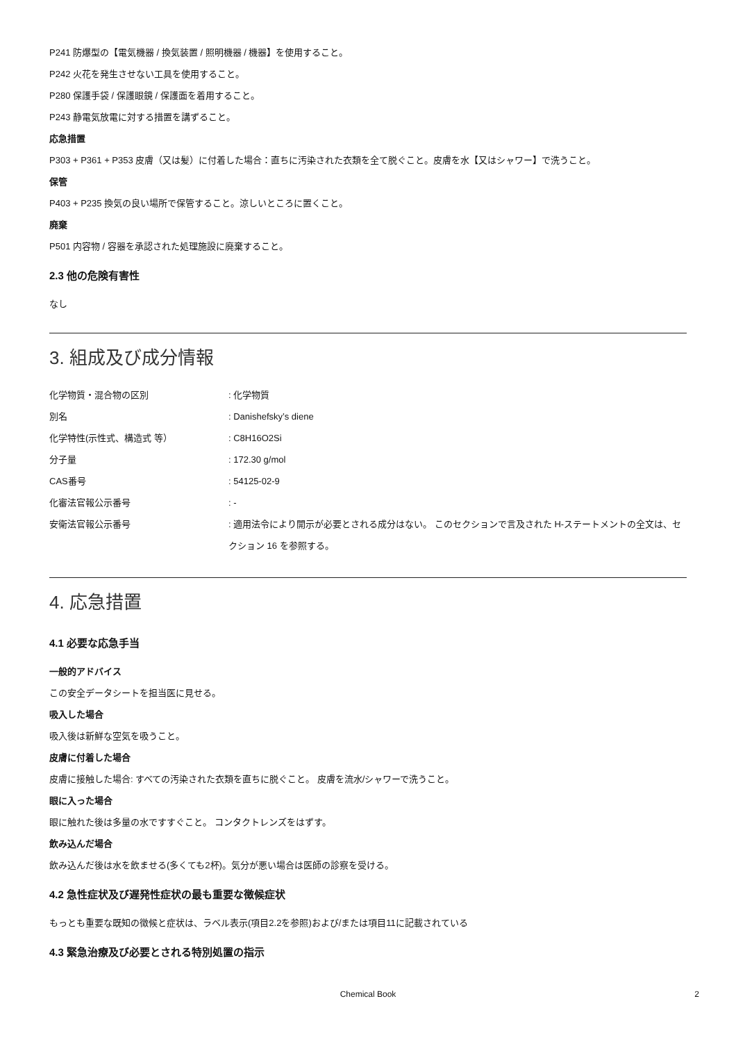P241 防爆型の【電気機器 / 換気装置 / 照明機器 / 機器】を使用すること。
P242 火花を発生させない工具を使用すること。
P280 保護手袋 / 保護眼鏡 / 保護面を着用すること。
P243 静電気放電に対する措置を講ずること。
応急措置
P303 + P361 + P353 皮膚（又は髪）に付着した場合：直ちに汚染された衣類を全て脱ぐこと。皮膚を水【又はシャワー】で洗うこと。
保管
P403 + P235 換気の良い場所で保管すること。涼しいところに置くこと。
廃棄
P501 内容物 / 容器を承認された処理施設に廃棄すること。
2.3 他の危険有害性
なし
3. 組成及び成分情報
| 化学物質・混合物の区別 | : 化学物質 |
| 別名 | : Danishefsky’s diene |
| 化学特性(示性式、構造式 等） | : C8H16O2Si |
| 分子量 | : 172.30 g/mol |
| CAS番号 | : 54125-02-9 |
| 化審法官報公示番号 | : - |
| 安衛法官報公示番号 | : 適用法令により開示が必要とされる成分はない。 このセクションで言及された H-ステートメントの全文は、セクション 16 を参照する。 |
4. 応急措置
4.1 必要な応急手当
一般的アドバイス
この安全データシートを担当医に見せる。
吸入した場合
吸入後は新鮮な空気を吸うこと。
皮膚に付着した場合
皮膚に接触した場合: すべての汚染された衣類を直ちに脱ぐこと。 皮膚を流水/シャワーで洗うこと。
眼に入った場合
眼に触れた後は多量の水ですすぐこと。 コンタクトレンズをはずす。
飲み込んだ場合
飲み込んだ後は水を飲ませる(多くても2杯)。気分が悪い場合は医師の診察を受ける。
4.2 急性症状及び遅発性症状の最も重要な徴候症状
もっとも重要な既知の徴候と症状は、ラベル表示(項目2.2を参照)および/または項目11に記載されている
4.3 緊急治療及び必要とされる特別処置の指示
Chemical Book 2